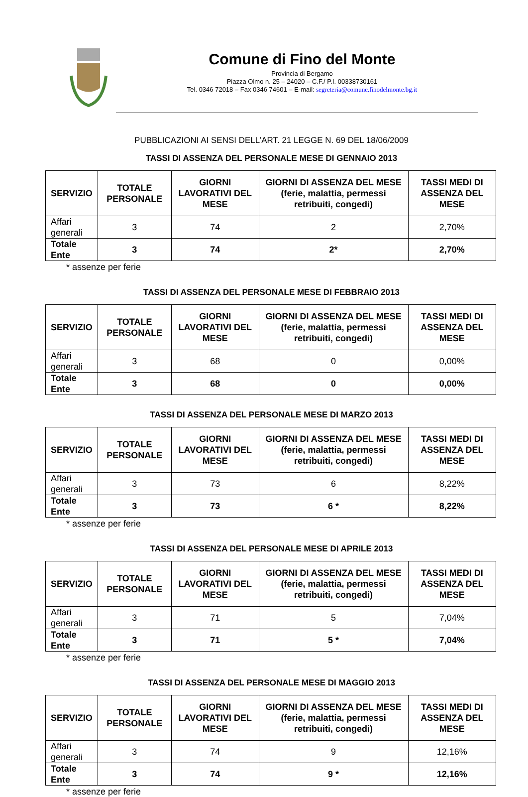Comune di Fino del Monte
Provincia di Bergamo
Piazza Olmo n. 25 – 24020 – C.F./ P.I. 00338730161
Tel. 0346 72018 – Fax 0346 74601 – E-mail: segreteria@comune.finodelmonte.bg.it
PUBBLICAZIONI AI SENSI DELL’ART. 21 LEGGE N. 69 DEL 18/06/2009
TASSI DI ASSENZA DEL PERSONALE MESE DI GENNAIO 2013
| SERVIZIO | TOTALE PERSONALE | GIORNI LAVORATIVI DEL MESE | GIORNI DI ASSENZA DEL MESE (ferie, malattia, permessi retribuiti, congedi) | TASSI MEDI DI ASSENZA DEL MESE |
| --- | --- | --- | --- | --- |
| Affari generali | 3 | 74 | 2 | 2,70% |
| Totale Ente | 3 | 74 | 2* | 2,70% |
* assenze per ferie
TASSI DI ASSENZA DEL PERSONALE MESE DI FEBBRAIO 2013
| SERVIZIO | TOTALE PERSONALE | GIORNI LAVORATIVI DEL MESE | GIORNI DI ASSENZA DEL MESE (ferie, malattia, permessi retribuiti, congedi) | TASSI MEDI DI ASSENZA DEL MESE |
| --- | --- | --- | --- | --- |
| Affari generali | 3 | 68 | 0 | 0,00% |
| Totale Ente | 3 | 68 | 0 | 0,00% |
TASSI DI ASSENZA DEL PERSONALE MESE DI MARZO 2013
| SERVIZIO | TOTALE PERSONALE | GIORNI LAVORATIVI DEL MESE | GIORNI DI ASSENZA DEL MESE (ferie, malattia, permessi retribuiti, congedi) | TASSI MEDI DI ASSENZA DEL MESE |
| --- | --- | --- | --- | --- |
| Affari generali | 3 | 73 | 6 | 8,22% |
| Totale Ente | 3 | 73 | 6 * | 8,22% |
* assenze per ferie
TASSI DI ASSENZA DEL PERSONALE MESE DI APRILE 2013
| SERVIZIO | TOTALE PERSONALE | GIORNI LAVORATIVI DEL MESE | GIORNI DI ASSENZA DEL MESE (ferie, malattia, permessi retribuiti, congedi) | TASSI MEDI DI ASSENZA DEL MESE |
| --- | --- | --- | --- | --- |
| Affari generali | 3 | 71 | 5 | 7,04% |
| Totale Ente | 3 | 71 | 5 * | 7,04% |
* assenze per ferie
TASSI DI ASSENZA DEL PERSONALE MESE DI MAGGIO 2013
| SERVIZIO | TOTALE PERSONALE | GIORNI LAVORATIVI DEL MESE | GIORNI DI ASSENZA DEL MESE (ferie, malattia, permessi retribuiti, congedi) | TASSI MEDI DI ASSENZA DEL MESE |
| --- | --- | --- | --- | --- |
| Affari generali | 3 | 74 | 9 | 12,16% |
| Totale Ente | 3 | 74 | 9 * | 12,16% |
* assenze per ferie